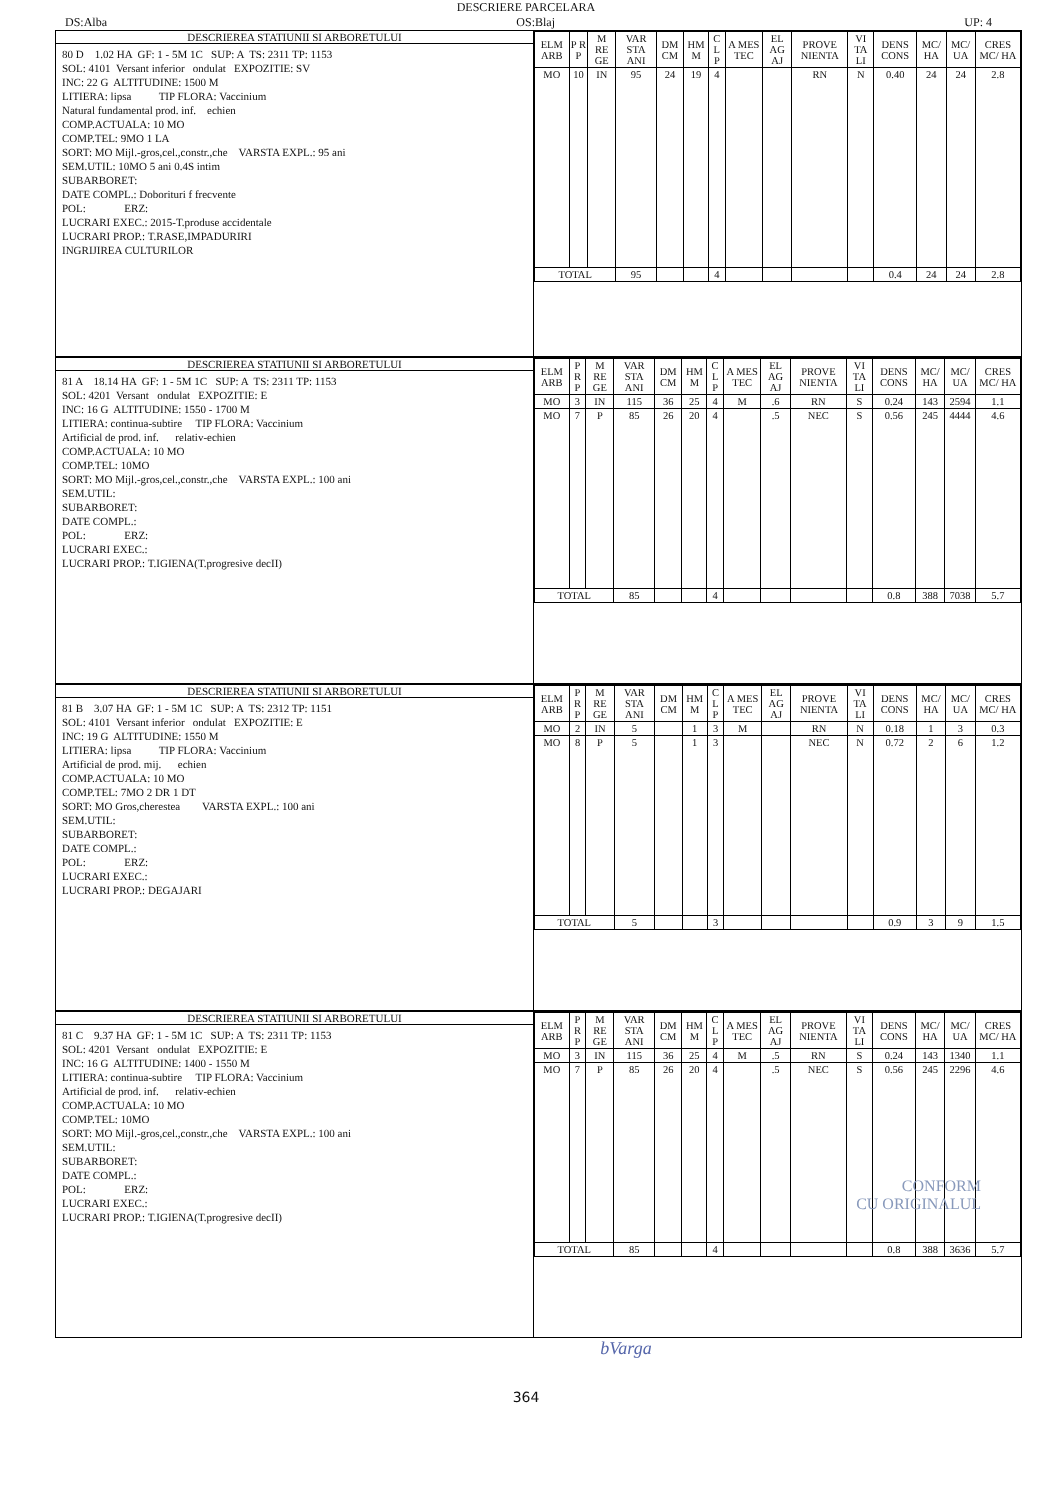DESCRIERE PARCELARA
DS:Alba OS:Blaj UP: 4
DESCRIEREA STATIUNII SI ARBORETULUI
80 D 1.02 HA GF: 1 - 5M 1C SUP: A TS: 2311 TP: 1153
SOL: 4101 Versant inferior ondulat EXPOZITIE: SV
INC: 22 G ALTITUDINE: 1500 M
LITIERA: lipsa TIP FLORA: Vaccinium
Natural fundamental prod. inf. echien
COMP.ACTUALA: 10 MO
COMP.TEL: 9MO 1 LA
SORT: MO Mijl.-gros,cel.,constr.,che VARSTA EXPL.: 95 ani
SEM.UTIL: 10MO 5 ani 0.4S intim
SUBARBORET:
DATE COMPL.: Doborituri f frecvente
POL: ERZ:
LUCRARI EXEC.: 2015-T.produse accidentale
LUCRARI PROP.: T.RASE,IMPADURIRI
INGRIJIREA CULTURILOR
| ELM ARB | P R P | M RE GE | VAR STA ANI | DM CM | HM M | C L P | A MES TEC | EL AG AJ | PROVE NIENTA | VI TA LI | DENS CONS | MC/ HA | MC/ UA | CRES MC/ HA |
| --- | --- | --- | --- | --- | --- | --- | --- | --- | --- | --- | --- | --- | --- | --- |
| MO | 10 | IN | 95 | 24 | 19 | 4 | | | RN | N | 0.40 | 24 | 24 | 2.8 |
| TOTAL | | | 95 | | | 4 | | | | | 0.4 | 24 | 24 | 2.8 |
DESCRIEREA STATIUNII SI ARBORETULUI
81 A 18.14 HA GF: 1 - 5M 1C SUP: A TS: 2311 TP: 1153
SOL: 4201 Versant ondulat EXPOZITIE: E
INC: 16 G ALTITUDINE: 1550 - 1700 M
LITIERA: continua-subtire TIP FLORA: Vaccinium
Artificial de prod. inf. relativ-echien
COMP.ACTUALA: 10 MO
COMP.TEL: 10MO
SORT: MO Mijl.-gros,cel.,constr.,che VARSTA EXPL.: 100 ani
SEM.UTIL:
SUBARBORET:
DATE COMPL.:
POL: ERZ:
LUCRARI EXEC.:
LUCRARI PROP.: T.IGIENA(T.progresive decII)
| ELM ARB | P R P | M RE GE | VAR STA ANI | DM CM | HM M | C L P | A MES TEC | EL AG AJ | PROVE NIENTA | VI TA LI | DENS CONS | MC/ HA | MC/ UA | CRES MC/ HA |
| --- | --- | --- | --- | --- | --- | --- | --- | --- | --- | --- | --- | --- | --- | --- |
| MO | 3 | IN | 115 | 36 | 25 | 4 | M | .6 | RN | S | 0.24 | 143 | 2594 | 1.1 |
| MO | 7 | P | 85 | 26 | 20 | 4 | | .5 | NEC | S | 0.56 | 245 | 4444 | 4.6 |
| TOTAL | | | 85 | | | 4 | | | | | 0.8 | 388 | 7038 | 5.7 |
DESCRIEREA STATIUNII SI ARBORETULUI
81 B 3.07 HA GF: 1 - 5M 1C SUP: A TS: 2312 TP: 1151
SOL: 4101 Versant inferior ondulat EXPOZITIE: E
INC: 19 G ALTITUDINE: 1550 M
LITIERA: lipsa TIP FLORA: Vaccinium
Artificial de prod. mij. echien
COMP.ACTUALA: 10 MO
COMP.TEL: 7MO 2 DR 1 DT
SORT: MO Gros,cherestea VARSTA EXPL.: 100 ani
SEM.UTIL:
SUBARBORET:
DATE COMPL.:
POL: ERZ:
LUCRARI EXEC.:
LUCRARI PROP.: DEGAJARI
| ELM ARB | P R P | M RE GE | VAR STA ANI | DM CM | HM M | C L P | A MES TEC | EL AG AJ | PROVE NIENTA | VI TA LI | DENS CONS | MC/ HA | MC/ UA | CRES MC/ HA |
| --- | --- | --- | --- | --- | --- | --- | --- | --- | --- | --- | --- | --- | --- | --- |
| MO | 2 | IN | 5 | | 1 | 3 | M | | RN | N | 0.18 | 1 | 3 | 0.3 |
| MO | 8 | P | 5 | | 1 | 3 | | | NEC | N | 0.72 | 2 | 6 | 1.2 |
| TOTAL | | | 5 | | | 3 | | | | | 0.9 | 3 | 9 | 1.5 |
DESCRIEREA STATIUNII SI ARBORETULUI
81 C 9.37 HA GF: 1 - 5M 1C SUP: A TS: 2311 TP: 1153
SOL: 4201 Versant ondulat EXPOZITIE: E
INC: 16 G ALTITUDINE: 1400 - 1550 M
LITIERA: continua-subtire TIP FLORA: Vaccinium
Artificial de prod. inf. relativ-echien
COMP.ACTUALA: 10 MO
COMP.TEL: 10MO
SORT: MO Mijl.-gros,cel.,constr.,che VARSTA EXPL.: 100 ani
SEM.UTIL:
SUBARBORET:
DATE COMPL.:
POL: ERZ:
LUCRARI EXEC.:
LUCRARI PROP.: T.IGIENA(T.progresive decII)
| ELM ARB | P R P | M RE GE | VAR STA ANI | DM CM | HM M | C L P | A MES TEC | EL AG AJ | PROVE NIENTA | VI TA LI | DENS CONS | MC/ HA | MC/ UA | CRES MC/ HA |
| --- | --- | --- | --- | --- | --- | --- | --- | --- | --- | --- | --- | --- | --- | --- |
| MO | 3 | IN | 115 | 36 | 25 | 4 | M | .5 | RN | S | 0.24 | 143 | 1340 | 1.1 |
| MO | 7 | P | 85 | 26 | 20 | 4 | | .5 | NEC | S | 0.56 | 245 | 2296 | 4.6 |
| TOTAL | | | 85 | | | 4 | | | | | 0.8 | 388 | 3636 | 5.7 |
CONFORM
CU ORIGINALUL
bVarga
364